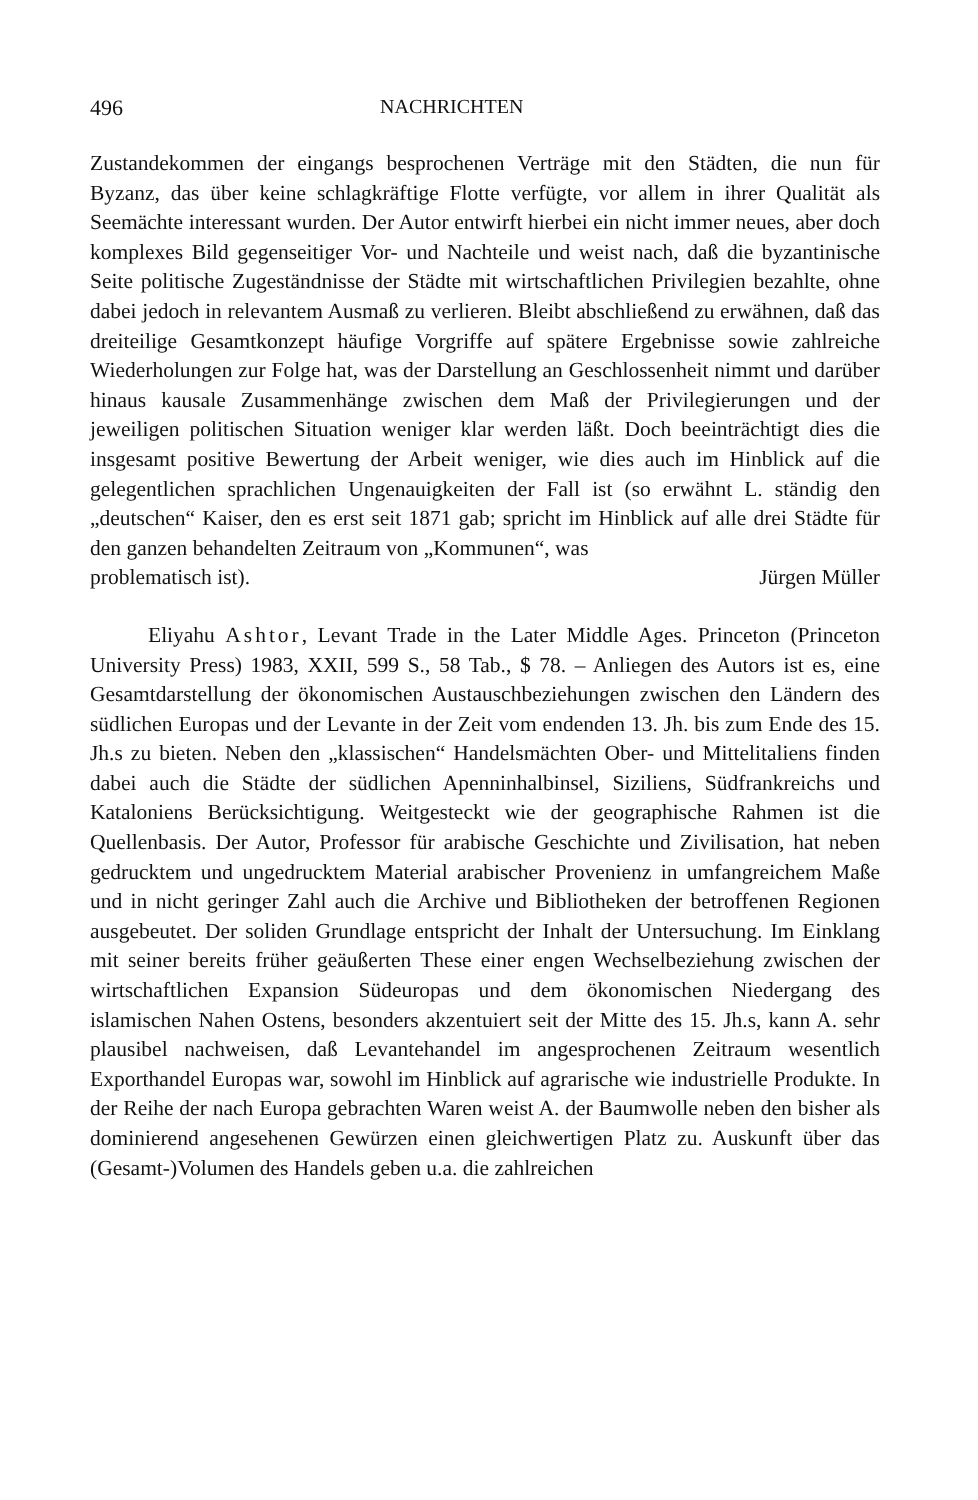496 NACHRICHTEN
Zustandekommen der eingangs besprochenen Verträge mit den Städten, die nun für Byzanz, das über keine schlagkräftige Flotte verfügte, vor allem in ihrer Qualität als Seemächte interessant wurden. Der Autor entwirft hierbei ein nicht immer neues, aber doch komplexes Bild gegenseitiger Vor- und Nachteile und weist nach, daß die byzantinische Seite politische Zugeständnisse der Städte mit wirtschaftlichen Privilegien bezahlte, ohne dabei jedoch in relevantem Ausmaß zu verlieren. Bleibt abschließend zu erwähnen, daß das dreiteilige Gesamtkonzept häufige Vorgriffe auf spätere Ergebnisse sowie zahlreiche Wiederholungen zur Folge hat, was der Darstellung an Geschlossenheit nimmt und darüber hinaus kausale Zusammenhänge zwischen dem Maß der Privilegierungen und der jeweiligen politischen Situation weniger klar werden läßt. Doch beeinträchtigt dies die insgesamt positive Bewertung der Arbeit weniger, wie dies auch im Hinblick auf die gelegentlichen sprachlichen Ungenauigkeiten der Fall ist (so erwähnt L. ständig den „deutschen“ Kaiser, den es erst seit 1871 gab; spricht im Hinblick auf alle drei Städte für den ganzen behandelten Zeitraum von „Kommunen“, was
problematisch ist). Jürgen Müller
Eliyahu Ashtor, Levant Trade in the Later Middle Ages. Princeton (Princeton University Press) 1983, XXII, 599 S., 58 Tab., $ 78. – Anliegen des Autors ist es, eine Gesamtdarstellung der ökonomischen Austauschbeziehungen zwischen den Ländern des südlichen Europas und der Levante in der Zeit vom endenden 13. Jh. bis zum Ende des 15. Jh.s zu bieten. Neben den „klassischen“ Handelsmächten Ober- und Mittelitaliens finden dabei auch die Städte der südlichen Apenninhalbinsel, Siziliens, Südfrankreichs und Kataloniens Berücksichtigung. Weitgesteckt wie der geographische Rahmen ist die Quellenbasis. Der Autor, Professor für arabische Geschichte und Zivilisation, hat neben gedrucktem und ungedrucktem Material arabischer Provenienz in umfangreichem Maße und in nicht geringer Zahl auch die Archive und Bibliotheken der betroffenen Regionen ausgebeutet. Der soliden Grundlage entspricht der Inhalt der Untersuchung. Im Einklang mit seiner bereits früher geäußerten These einer engen Wechselbeziehung zwischen der wirtschaftlichen Expansion Südeuropas und dem ökonomischen Niedergang des islamischen Nahen Ostens, besonders akzentuiert seit der Mitte des 15. Jh.s, kann A. sehr plausibel nachweisen, daß Levantehandel im angesprochenen Zeitraum wesentlich Exporthandel Europas war, sowohl im Hinblick auf agrarische wie industrielle Produkte. In der Reihe der nach Europa gebrachten Waren weist A. der Baumwolle neben den bisher als dominierend angesehenen Gewürzen einen gleichwertigen Platz zu. Auskunft über das (Gesamt-)Volumen des Handels geben u.a. die zahlreichen